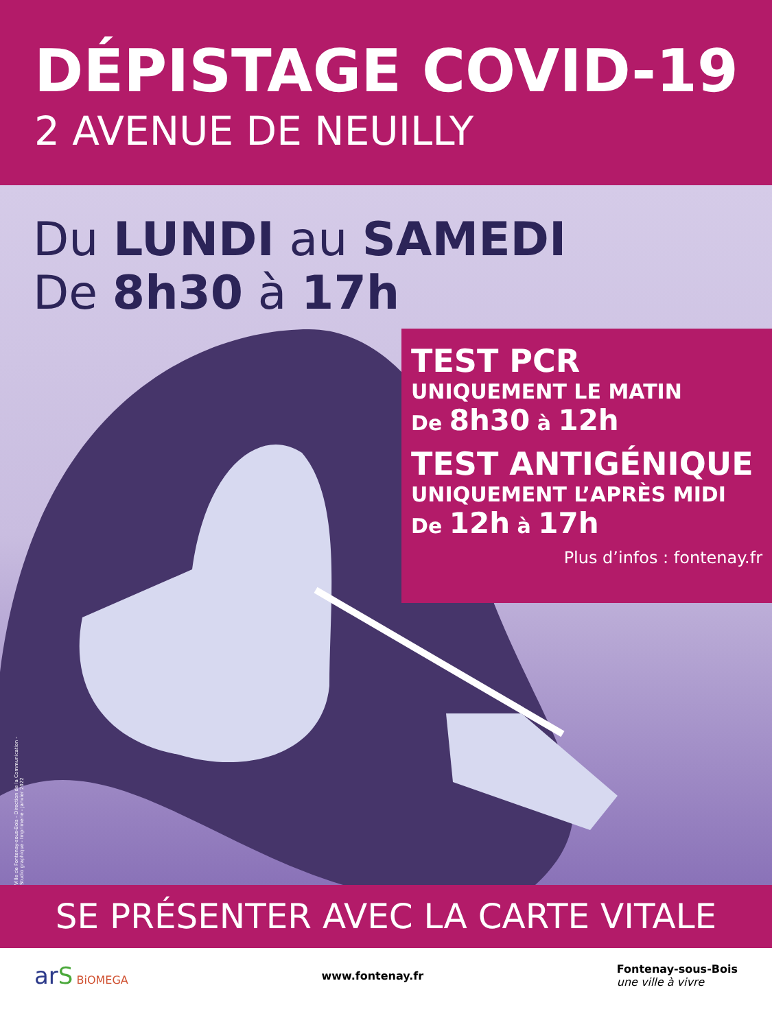DÉPISTAGE COVID-19
2 AVENUE DE NEUILLY
Du LUNDI au SAMEDI
De 8h30 à 17h
TEST PCR
UNIQUEMENT LE MATIN
De 8h30 à 12h
TEST ANTIGÉNIQUE
UNIQUEMENT L’APRÈS MIDI
De 12h à 17h
Plus d’infos : fontenay.fr
Ville de Fontenay-sous-Bois - Direction de la Communication - Studio graphique - Imprimerie - Janvier 2022
SE PRÉSENTER AVEC LA CARTE VITALE
ar S BiOMEGA www.fontenay.fr
Fontenay-sous-Bois
une ville à vivre